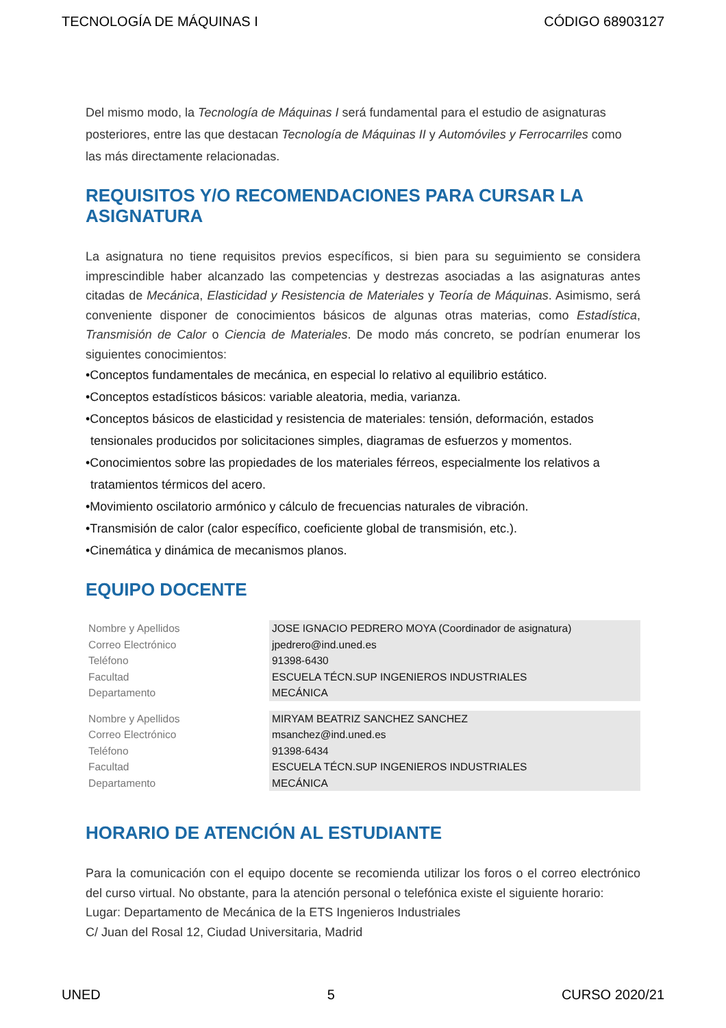TECNOLOGÍA DE MÁQUINAS I CÓDIGO 68903127
Del mismo modo, la Tecnología de Máquinas I será fundamental para el estudio de asignaturas posteriores, entre las que destacan Tecnología de Máquinas II y Automóviles y Ferrocarriles como las más directamente relacionadas.
REQUISITOS Y/O RECOMENDACIONES PARA CURSAR LA ASIGNATURA
La asignatura no tiene requisitos previos específicos, si bien para su seguimiento se considera imprescindible haber alcanzado las competencias y destrezas asociadas a las asignaturas antes citadas de Mecánica, Elasticidad y Resistencia de Materiales y Teoría de Máquinas. Asimismo, será conveniente disponer de conocimientos básicos de algunas otras materias, como Estadística, Transmisión de Calor o Ciencia de Materiales. De modo más concreto, se podrían enumerar los siguientes conocimientos:
•Conceptos fundamentales de mecánica, en especial lo relativo al equilibrio estático.
•Conceptos estadísticos básicos: variable aleatoria, media, varianza.
•Conceptos básicos de elasticidad y resistencia de materiales: tensión, deformación, estados tensionales producidos por solicitaciones simples, diagramas de esfuerzos y momentos.
•Conocimientos sobre las propiedades de los materiales férreos, especialmente los relativos a tratamientos térmicos del acero.
•Movimiento oscilatorio armónico y cálculo de frecuencias naturales de vibración.
•Transmisión de calor (calor específico, coeficiente global de transmisión, etc.).
•Cinemática y dinámica de mecanismos planos.
EQUIPO DOCENTE
| Nombre y Apellidos | JOSE IGNACIO PEDRERO MOYA (Coordinador de asignatura) |
| Correo Electrónico | jpedrero@ind.uned.es |
| Teléfono | 91398-6430 |
| Facultad | ESCUELA TÉCN.SUP INGENIEROS INDUSTRIALES |
| Departamento | MECÁNICA |
| Nombre y Apellidos | MIRYAM BEATRIZ SANCHEZ SANCHEZ |
| Correo Electrónico | msanchez@ind.uned.es |
| Teléfono | 91398-6434 |
| Facultad | ESCUELA TÉCN.SUP INGENIEROS INDUSTRIALES |
| Departamento | MECÁNICA |
HORARIO DE ATENCIÓN AL ESTUDIANTE
Para la comunicación con el equipo docente se recomienda utilizar los foros o el correo electrónico del curso virtual. No obstante, para la atención personal o telefónica existe el siguiente horario:
Lugar: Departamento de Mecánica de la ETS Ingenieros Industriales
C/ Juan del Rosal 12, Ciudad Universitaria, Madrid
UNED 5 CURSO 2020/21